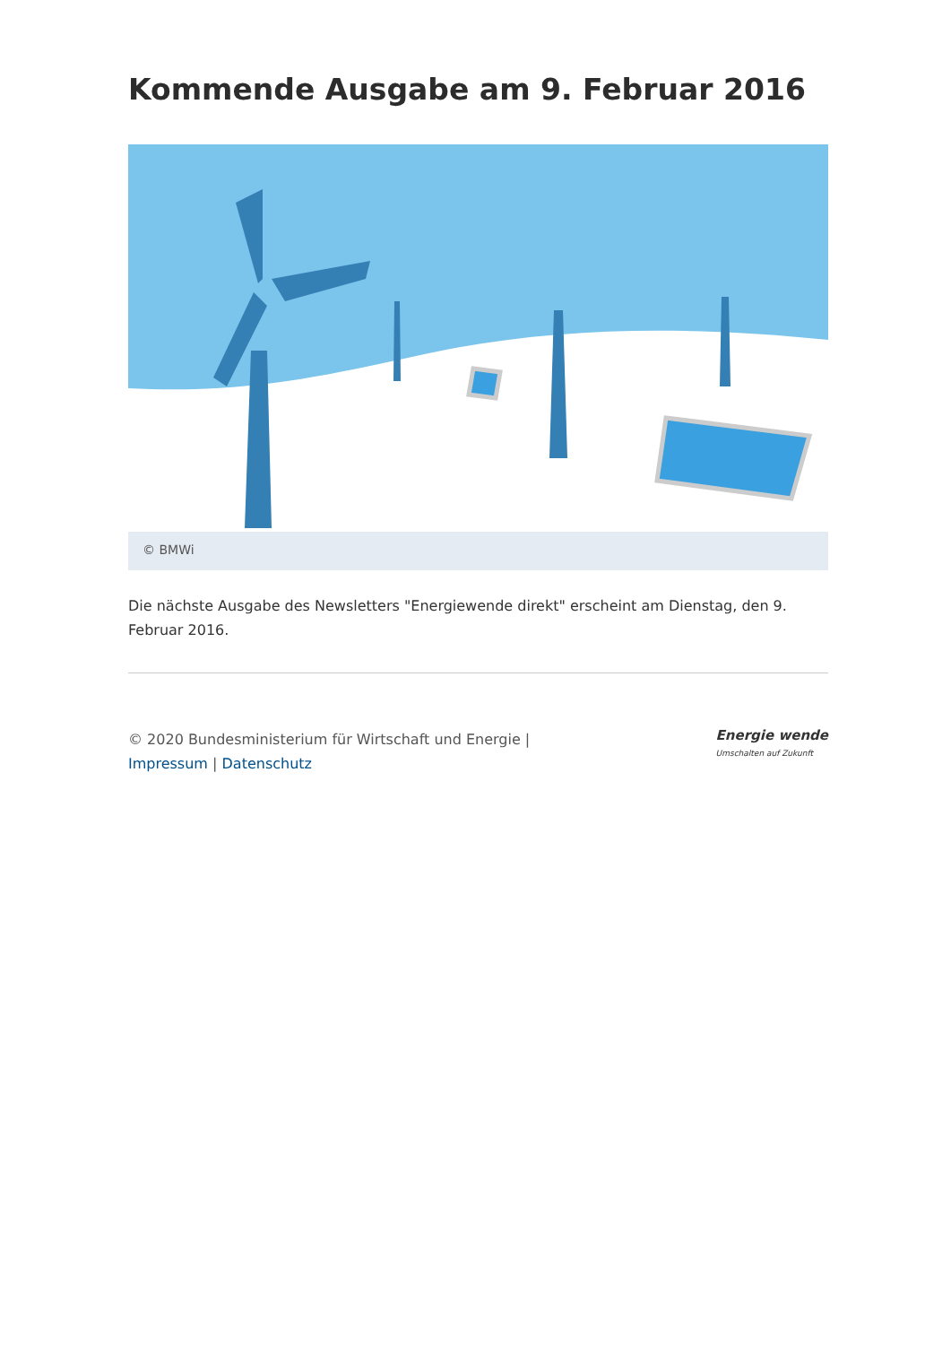Kommende Ausgabe am 9. Februar 2016
© BMWi
Die nächste Ausgabe des Newsletters "Energiewende direkt" erscheint am Dienstag, den 9. Februar 2016.
© 2020 Bundesministerium für Wirtschaft und Energie | Impressum | Datenschutz
Energie wende
Umschalten auf Zukunft